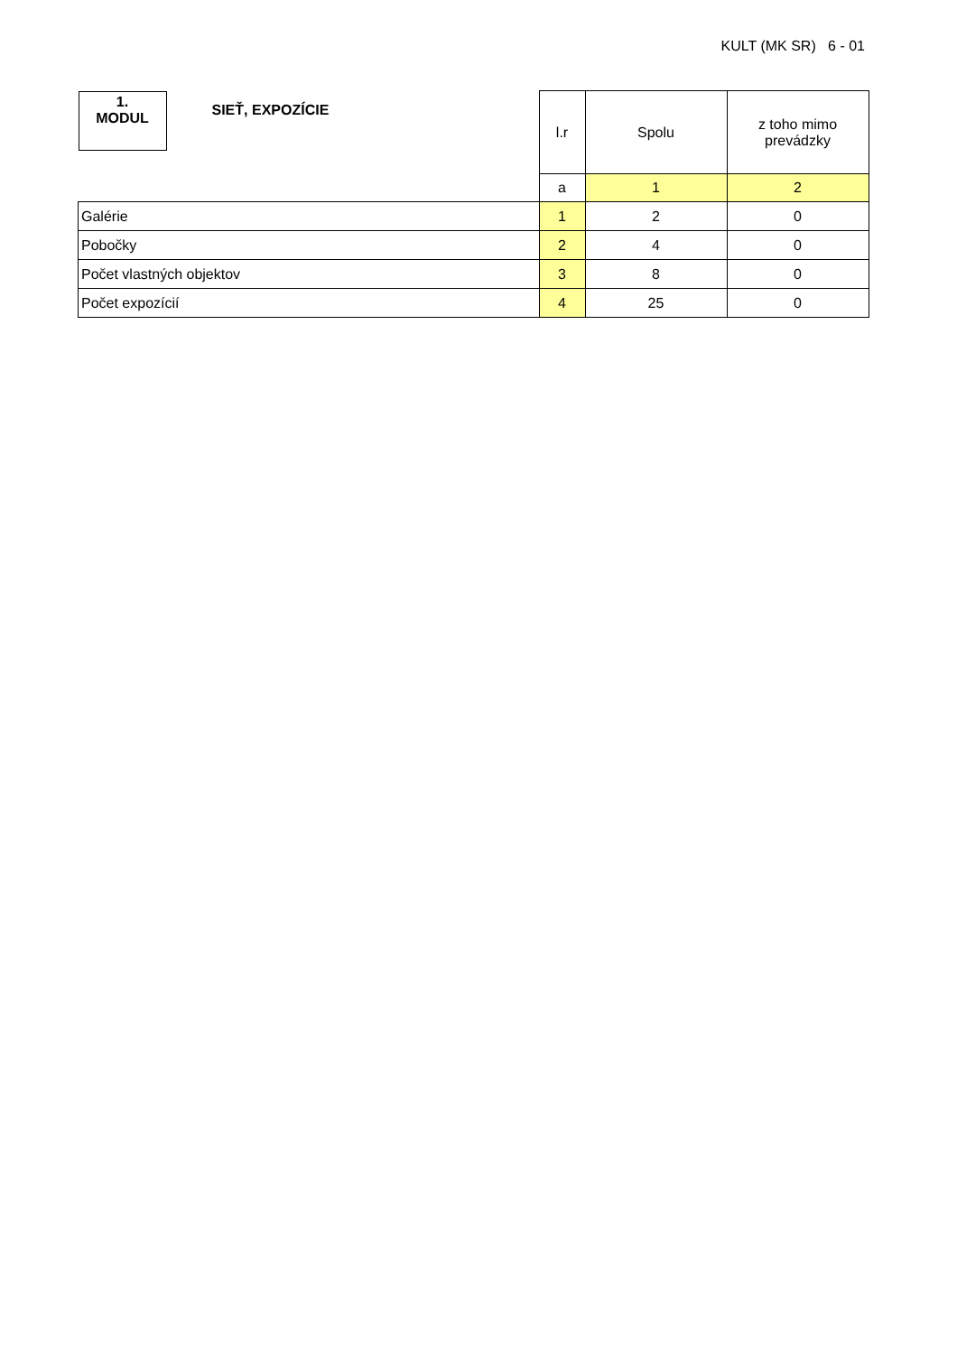KULT (MK SR) 6 - 01
| 1. MODUL SIEŤ, EXPOZÍCIE | l.r | Spolu | z toho mimo prevádzky |
| | a | 1 | 2 |
| Galérie | 1 | 2 | 0 |
| Pobočky | 2 | 4 | 0 |
| Počet vlastných objektov | 3 | 8 | 0 |
| Počet expozícií | 4 | 25 | 0 |